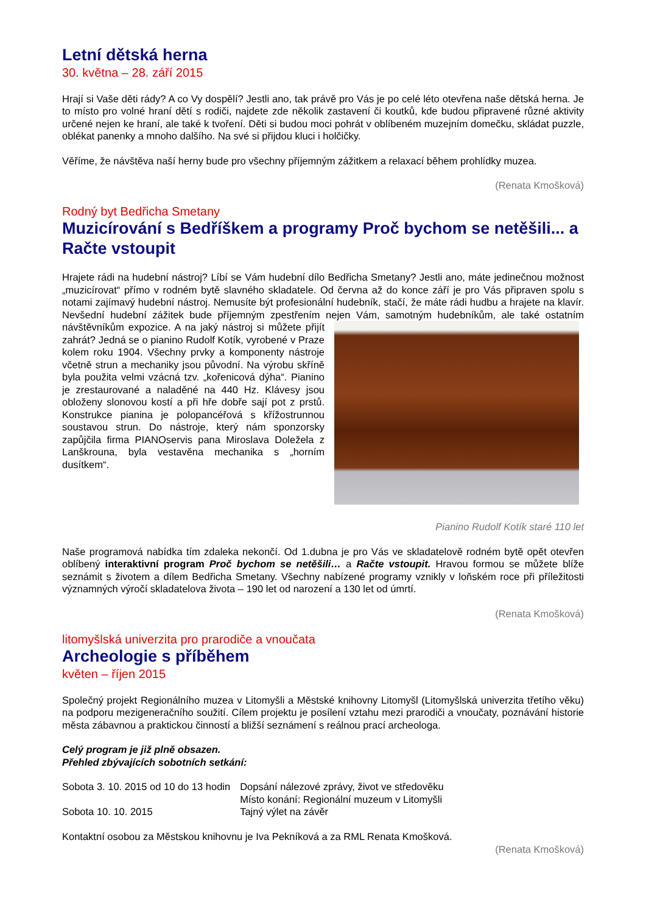Letní dětská herna
30. května – 28. září 2015
Hrají si Vaše děti rády? A co Vy dospělí? Jestli ano, tak právě pro Vás je po celé léto otevřena naše dětská herna. Je to místo pro volné hraní dětí s rodiči, najdete zde několik zastavení či koutků, kde budou připravené různé aktivity určené nejen ke hraní, ale také k tvoření. Děti si budou moci pohrát v oblíbeném muzejním domečku, skládat puzzle, oblékat panenky a mnoho dalšího. Na své si přijdou kluci i holčičky.
Věříme, že návštěva naší herny bude pro všechny příjemným zážitkem a relaxací během prohlídky muzea.
(Renata Kmošková)
Rodný byt Bedřicha Smetany
Muzicírování s Bedříškem a programy Proč bychom se netěšili... a Račte vstoupit
Hrajete rádi na hudební nástroj? Líbí se Vám hudební dílo Bedřicha Smetany? Jestli ano, máte jedinečnou možnost „muzicírovat“ přímo v rodném bytě slavného skladatele. Od června až do konce září je pro Vás připraven spolu s notami zajímavý hudební nástroj. Nemusíte být profesionální hudebník, stačí, že máte rádi hudbu a hrajete na klavír. Nevšední hudební zážitek bude příjemným zpestřením nejen Vám, samotným hudebníkům, ale také ostatním návštěvníkům expozice. A na jaký nástroj si můžete přijít zahrát? Jedná se o pianino Rudolf Kotík, vyrobené v Praze kolem roku 1904. Všechny prvky a komponenty nástroje včetně strun a mechaniky jsou původní. Na výrobu skříně byla použita velmi vzácná tzv. „kořenicová dýha“. Pianino je zrestaurované a naladěné na 440 Hz. Klávesy jsou obloženy slonovou kostí a při hře dobře sají pot z prstů. Konstrukce pianina je polopancéřová s křížostrunnou soustavou strun. Do nástroje, který nám sponzorsky zapůjčila firma PIANOservis pana Miroslava Doležela z Lanškrouna, byla vestavěna mechanika s „horním dusítkem“.
Pianino Rudolf Kotík staré 110 let
Naše programová nabídka tím zdaleka nekončí. Od 1.dubna je pro Vás ve skladatelově rodném bytě opět otevřen oblíbený interaktivní program Proč bychom se netěšili… a Račte vstoupit. Hravou formou se můžete blíže seznámit s životem a dílem Bedřicha Smetany. Všechny nabízené programy vznikly v loňském roce při příležitosti významných výročí skladatelova života – 190 let od narození a 130 let od úmrtí.
(Renata Kmošková)
litomyšlská univerzita pro prarodiče a vnoučata
Archeologie s příběhem
květen – říjen 2015
Společný projekt Regionálního muzea v Litomyšli a Městské knihovny Litomyšl (Litomyšlská univerzita třetího věku) na podporu mezigeneračního soužití. Cílem projektu je posílení vztahu mezi prarodiči a vnoučaty, poznávání historie města zábavnou a praktickou činností a bližší seznámení s reálnou prací archeologa.
Celý program je již plně obsazen.
Přehled zbývajících sobotních setkání:
| Sobota 3. 10. 2015 od 10 do 13 hodin | Dopsání nálezové zprávy, život ve středověku |
| | Místo konání: Regionální muzeum v Litomyšli |
| Sobota 10. 10. 2015 | Tajný výlet na závěr |
Kontaktní osobou za Městskou knihovnu je Iva Pekníková a za RML Renata Kmošková.
(Renata Kmošková)